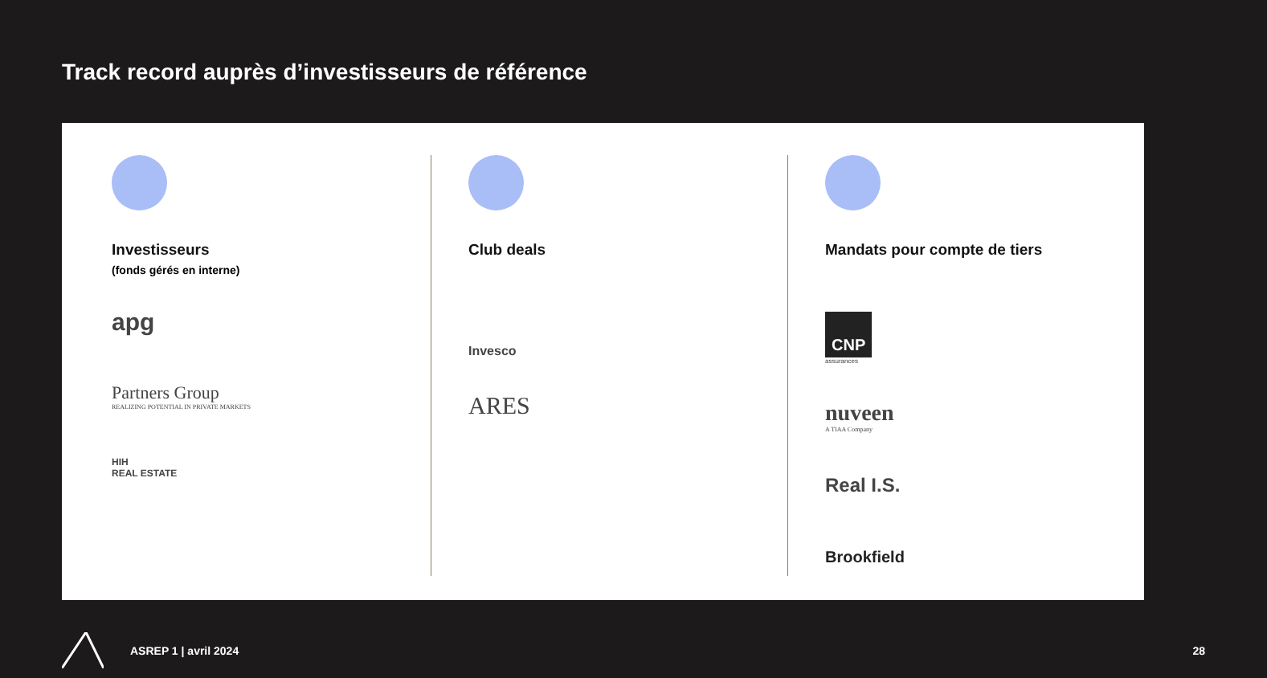Track record auprès d’investisseurs de référence
Investisseurs
(fonds gérés en interne)
apg
Partners Group
REALIZING POTENTIAL IN PRIVATE MARKETS
HIH
REAL ESTATE
Club deals
Invesco
ARES
Mandats pour compte de tiers
CNP
assurances
nuveen
A TIAA Company
Real I.S.
Brookfield
ASREP 1 | avril 2024 28